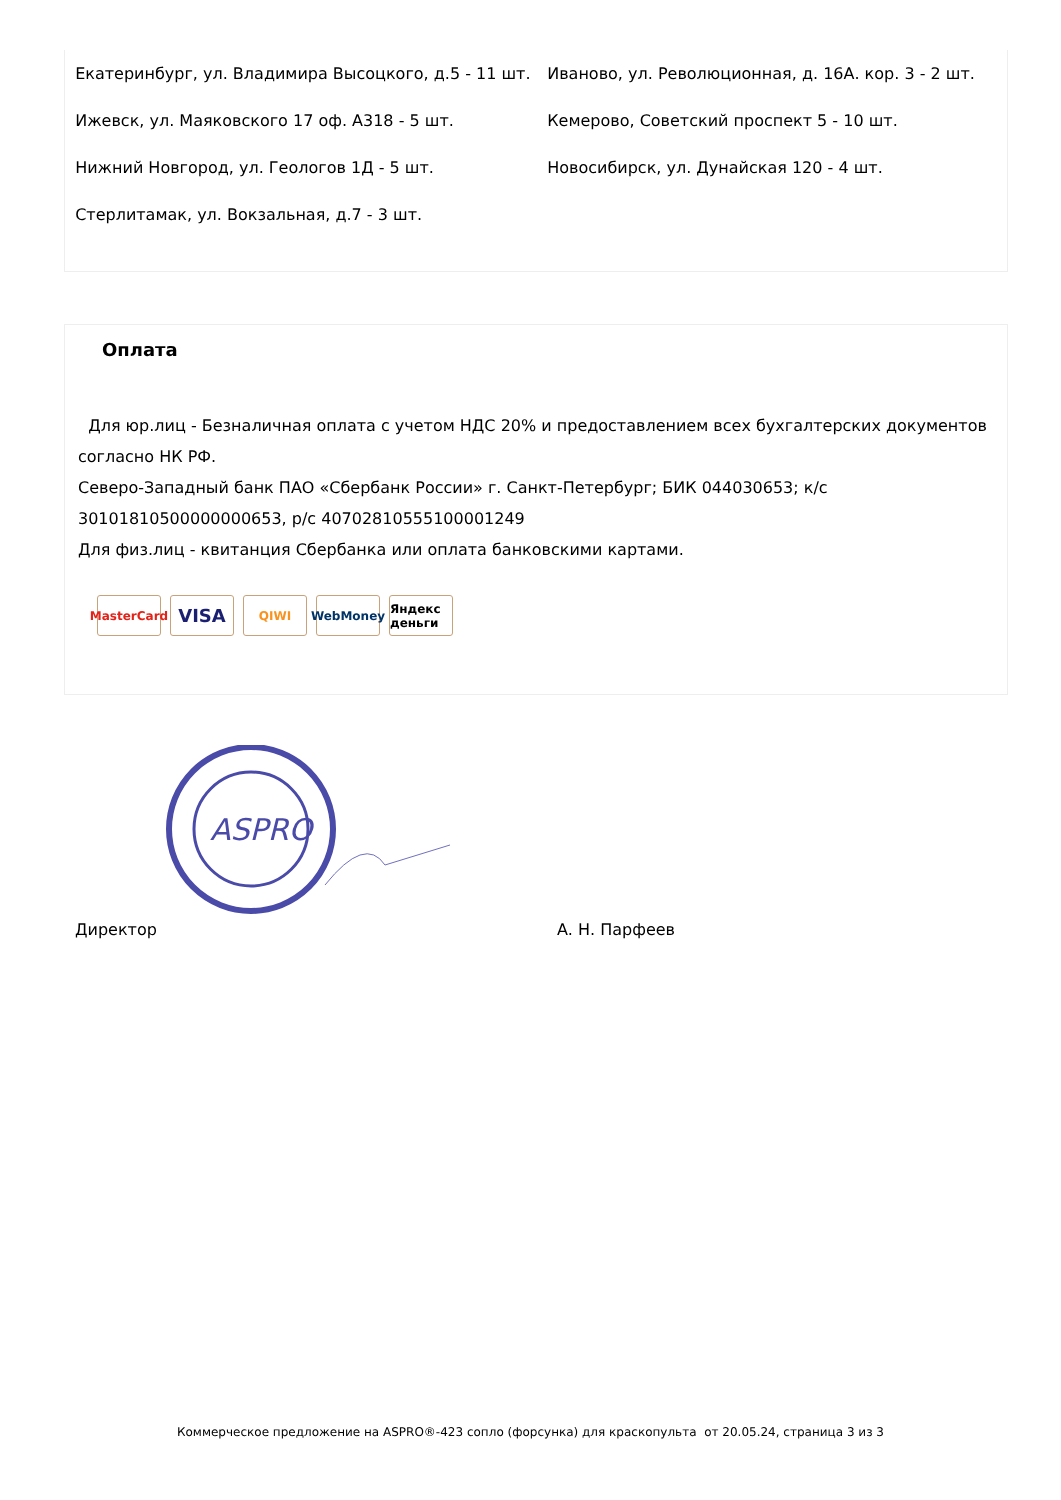Екатеринбург, ул. Владимира Высоцкого, д.5 - 11 шт.
Иваново, ул. Революционная, д. 16А. кор. 3 - 2 шт.
Ижевск, ул. Маяковского 17 оф. А318 - 5 шт.
Кемерово, Советский проспект 5 - 10 шт.
Нижний Новгород, ул. Геологов 1Д - 5 шт.
Новосибирск, ул. Дунайская 120 - 4 шт.
Стерлитамак, ул. Вокзальная, д.7 - 3 шт.
Оплата
Для юр.лиц - Безналичная оплата с учетом НДС 20% и предоставлением всех бухгалтерских документов согласно НК РФ.
Северо-Западный банк ПАО «Сбербанк России» г. Санкт-Петербург; БИК 044030653; к/с 30101810500000000653, р/с 40702810555100001249
Для физ.лиц - квитанция Сбербанка или оплата банковскими картами.
MasterCard
VISA
QIWI WebMoney Яндекс деньги
ASPRO
Директор А. Н. Парфеев
Коммерческое предложение на ASPRO®-423 сопло (форсунка) для краскопульта от 20.05.24, страница 3 из 3